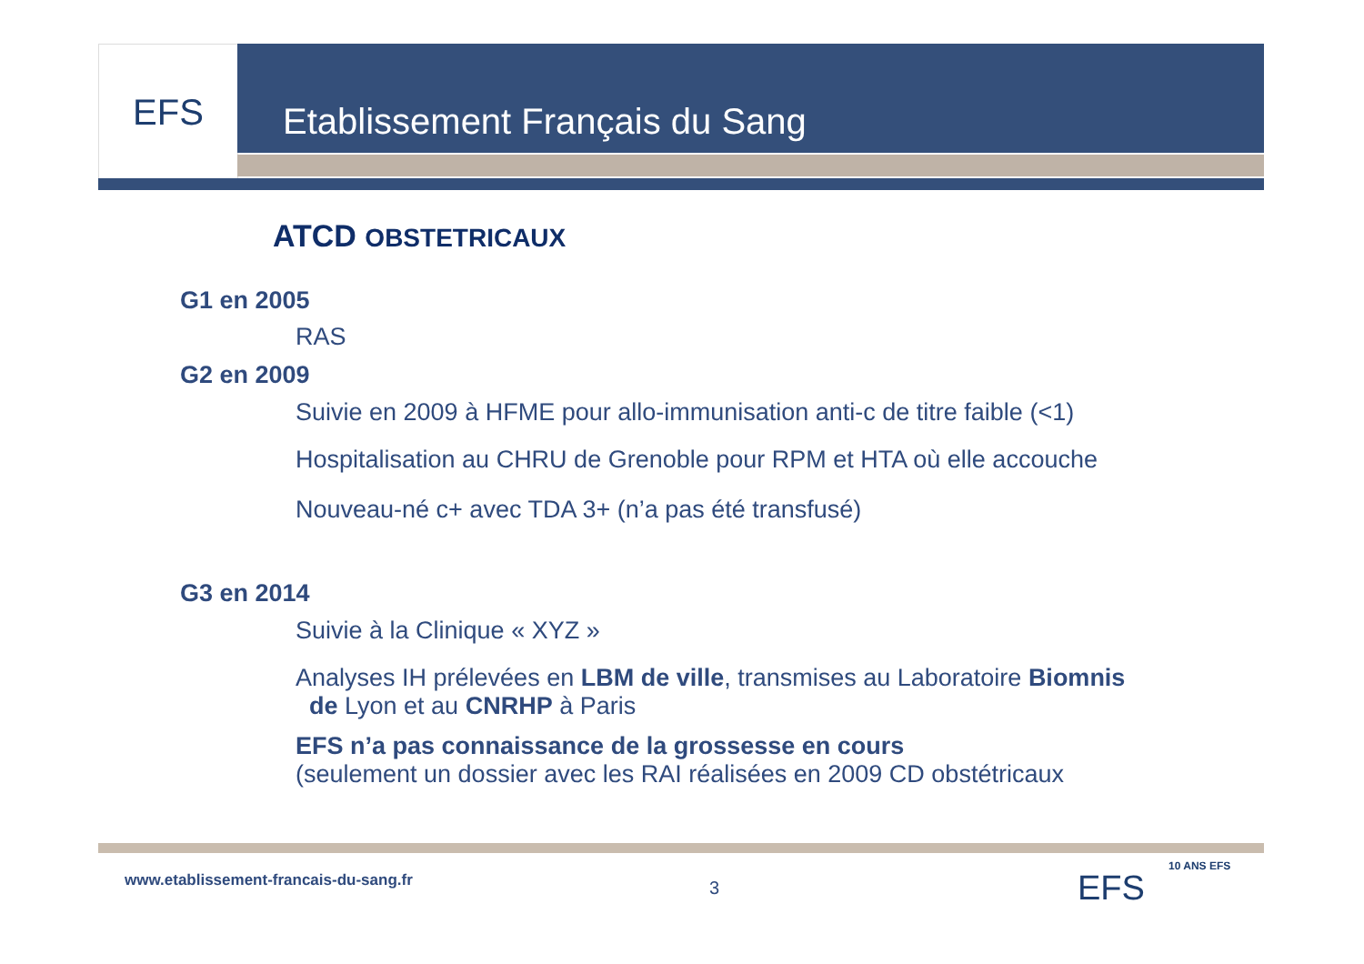EFS Etablissement Français du Sang
ATCD OBSTETRICAUX
G1 en 2005
RAS
G2 en 2009
Suivie en 2009 à HFME pour allo-immunisation anti-c de titre faible (<1)
Hospitalisation au CHRU de Grenoble pour RPM et HTA où elle accouche
Nouveau-né c+ avec TDA 3+ (n’a pas été transfusé)
G3 en 2014
Suivie à la Clinique « XYZ »
Analyses IH prélevées en LBM de ville, transmises au Laboratoire Biomnis
de Lyon et au CNRHP à Paris
EFS n’a pas connaissance de la grossesse en cours
(seulement un dossier avec les RAI réalisées en 2009 CD obstétricaux
www.etablissement-francais-du-sang.fr
3 EFS
10 ANS EFS